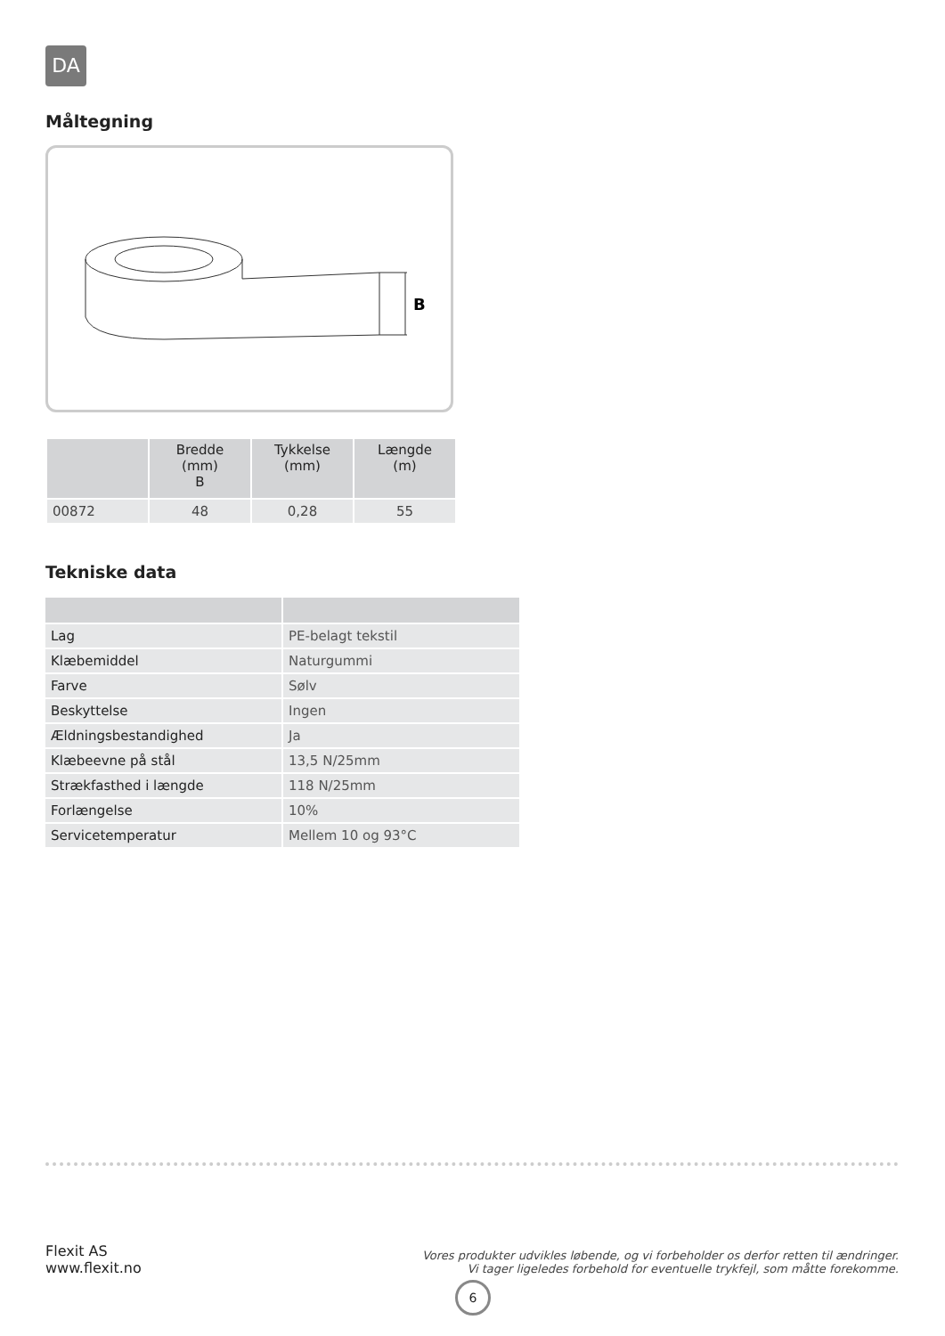DA
Måltegning
B
| | Bredde (mm) B | Tykkelse (mm) | Længde (m) |
| --- | --- | --- | --- |
| 00872 | 48 | 0,28 | 55 |
Tekniske data
| Lag | PE-belagt tekstil |
| Klæbemiddel | Naturgummi |
| Farve | Sølv |
| Beskyttelse | Ingen |
| Ældningsbestandighed | Ja |
| Klæbeevne på stål | 13,5 N/25mm |
| Strækfasthed i længde | 118 N/25mm |
| Forlængelse | 10% |
| Servicetemperatur | Mellem 10 og 93°C |
Flexit AS
www.flexit.no
Vores produkter udvikles løbende, og vi forbeholder os derfor retten til ændringer.
Vi tager ligeledes forbehold for eventuelle trykfejl, som måtte forekomme.
6